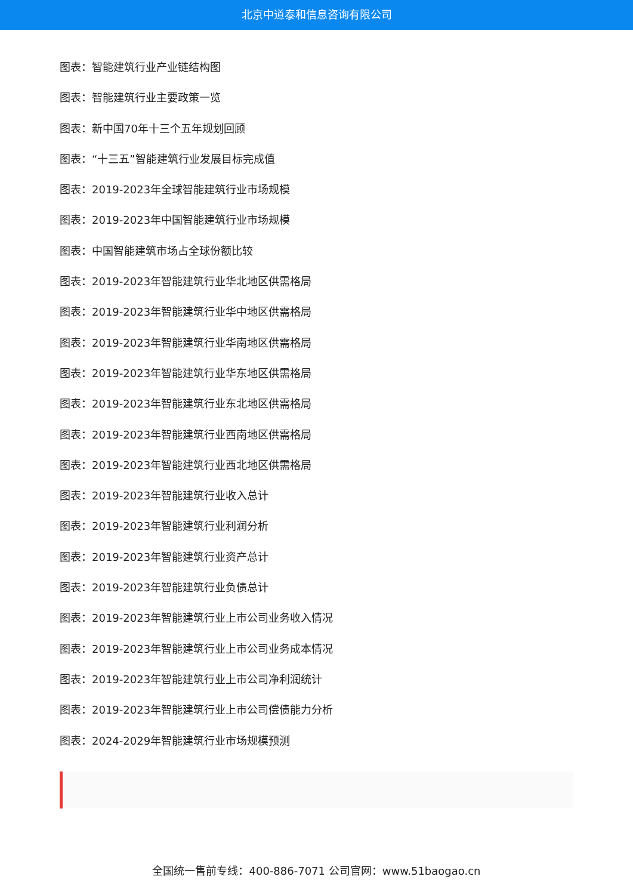北京中道泰和信息咨询有限公司
图表：智能建筑行业产业链结构图
图表：智能建筑行业主要政策一览
图表：新中国70年十三个五年规划回顾
图表：“十三五”智能建筑行业发展目标完成值
图表：2019-2023年全球智能建筑行业市场规模
图表：2019-2023年中国智能建筑行业市场规模
图表：中国智能建筑市场占全球份额比较
图表：2019-2023年智能建筑行业华北地区供需格局
图表：2019-2023年智能建筑行业华中地区供需格局
图表：2019-2023年智能建筑行业华南地区供需格局
图表：2019-2023年智能建筑行业华东地区供需格局
图表：2019-2023年智能建筑行业东北地区供需格局
图表：2019-2023年智能建筑行业西南地区供需格局
图表：2019-2023年智能建筑行业西北地区供需格局
图表：2019-2023年智能建筑行业收入总计
图表：2019-2023年智能建筑行业利润分析
图表：2019-2023年智能建筑行业资产总计
图表：2019-2023年智能建筑行业负债总计
图表：2019-2023年智能建筑行业上市公司业务收入情况
图表：2019-2023年智能建筑行业上市公司业务成本情况
图表：2019-2023年智能建筑行业上市公司净利润统计
图表：2019-2023年智能建筑行业上市公司偿债能力分析
图表：2024-2029年智能建筑行业市场规模预测
全国统一售前专线：400-886-7071 公司官网：www.51baogao.cn